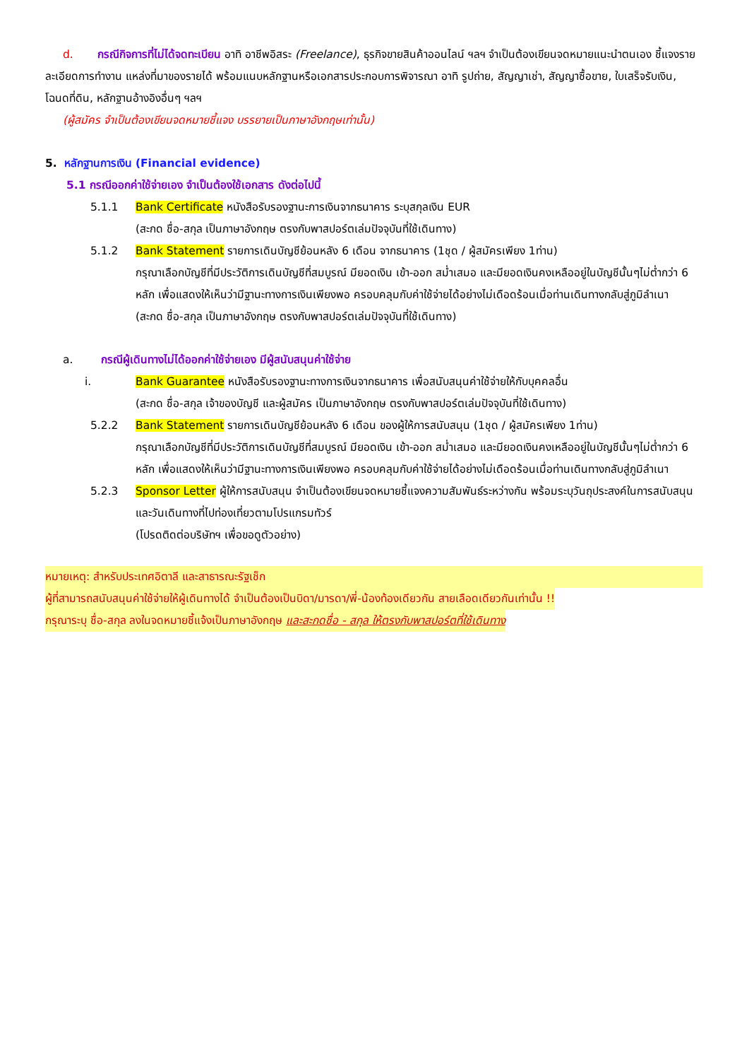d. กรณีกิจการที่ไม่ได้จดทะเบียน อาทิ อาชีพอิสระ (Freelance), ธุรกิจขายสินค้าออนไลน์ ฯลฯ จำเป็นต้องเขียนจดหมายแนะนำตนเอง ชี้แจงรายละเอียดการทำงาน แหล่งที่มาของรายได้ พร้อมแนบหลักฐานหรือเอกสารประกอบการพิจารณา อาทิ รูปถ่าย, สัญญาเช่า, สัญญาซื้อขาย, ใบเสร็จรับเงิน, โฉนดที่ดิน, หลักฐานอ้างอิงอื่นๆ ฯลฯ
(ผู้สมัคร จำเป็นต้องเขียนจดหมายชี้แจง บรรยายเป็นภาษาอังกฤษเท่านั้น)
5. หลักฐานการเงิน (Financial evidence)
5.1 กรณีออกค่าใช้จ่ายเอง จำเป็นต้องใช้เอกสาร ดังต่อไปนี้
5.1.1 Bank Certificate หนังสือรับรองฐานะการเงินจากธนาคาร ระบุสกุลเงิน EUR
(สะกด ชื่อ-สกุล เป็นภาษาอังกฤษ ตรงกับพาสปอร์ตเล่มปัจจุบันที่ใช้เดินทาง)
5.1.2 Bank Statement รายการเดินบัญชีย้อนหลัง 6 เดือน จากธนาคาร (1ชุด / ผู้สมัครเพียง 1ท่าน)
กรุณาเลือกบัญชีที่มีประวัติการเดินบัญชีที่สมบูรณ์ มียอดเงิน เข้า-ออก สม่ำเสมอ และมียอดเงินคงเหลืออยู่ในบัญชีนั้นๆไม่ต่ำกว่า 6 หลัก เพื่อแสดงให้เห็นว่ามีฐานะทางการเงินเพียงพอ ครอบคลุมกับค่าใช้จ่ายได้อย่างไม่เดือดร้อนเมื่อท่านเดินทางกลับสู่ภูมิลำเนา
(สะกด ชื่อ-สกุล เป็นภาษาอังกฤษ ตรงกับพาสปอร์ตเล่มปัจจุบันที่ใช้เดินทาง)
a. กรณีผู้เดินทางไม่ได้ออกค่าใช้จ่ายเอง มีผู้สนับสนุนค่าใช้จ่าย
i. Bank Guarantee หนังสือรับรองฐานะทางการเงินจากธนาคาร เพื่อสนับสนุนค่าใช้จ่ายให้กับบุคคลอื่น
(สะกด ชื่อ-สกุล เจ้าของบัญชี และผู้สมัคร เป็นภาษาอังกฤษ ตรงกับพาสปอร์ตเล่มปัจจุบันที่ใช้เดินทาง)
5.2.2 Bank Statement รายการเดินบัญชีย้อนหลัง 6 เดือน ของผู้ให้การสนับสนุน (1ชุด / ผู้สมัครเพียง 1ท่าน)
กรุณาเลือกบัญชีที่มีประวัติการเดินบัญชีที่สมบูรณ์ มียอดเงิน เข้า-ออก สม่ำเสมอ และมียอดเงินคงเหลืออยู่ในบัญชีนั้นๆไม่ต่ำกว่า 6 หลัก เพื่อแสดงให้เห็นว่ามีฐานะทางการเงินเพียงพอ ครอบคลุมกับค่าใช้จ่ายได้อย่างไม่เดือดร้อนเมื่อท่านเดินทางกลับสู่ภูมิลำเนา
5.2.3 Sponsor Letter ผู้ให้การสนับสนุน จำเป็นต้องเขียนจดหมายชี้แจงความสัมพันธ์ระหว่างกัน พร้อมระบุวันถุประสงค์ในการสนับสนุน และวันเดินทางที่ไปท่องเที่ยวตามโปรแกรมทัวร์
(โปรดติดต่อบริษัทฯ เพื่อขอดูตัวอย่าง)
หมายเหตุ: สำหรับประเทศอิตาลี และสาธารณะรัฐเช็ก
ผู้ที่สามารถสนับสนุนค่าใช้จ่ายให้ผู้เดินทางได้ จำเป็นต้องเป็นบิดา/มารดา/พี่-น้องท้องเดียวกัน สายเลือดเดียวกันเท่านั้น !!
กรุณาระบุ ชื่อ-สกุล ลงในจดหมายชี้แจ้งเป็นภาษาอังกฤษ และสะกดชื่อ - สกุล ให้ตรงกับพาสปอร์ตที่ใช้เดินทาง